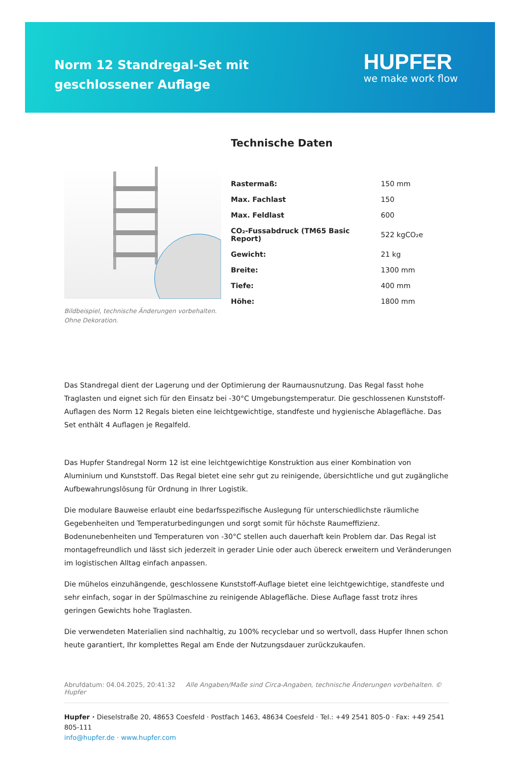Norm 12 Standregal-Set mit geschlossener Auflage
HUPFER
we make work flow
Bildbeispiel, technische Änderungen vorbehalten.
Ohne Dekoration.
Technische Daten
| Rastermaß: | 150 mm |
| Max. Fachlast | 150 |
| Max. Feldlast | 600 |
| CO₂-Fussabdruck (TM65 Basic Report) | 522 kgCO₂e |
| Gewicht: | 21 kg |
| Breite: | 1300 mm |
| Tiefe: | 400 mm |
| Höhe: | 1800 mm |
Das Standregal dient der Lagerung und der Optimierung der Raumausnutzung. Das Regal fasst hohe Traglasten und eignet sich für den Einsatz bei -30°C Umgebungstemperatur. Die geschlossenen Kunststoff-Auflagen des Norm 12 Regals bieten eine leichtgewichtige, standfeste und hygienische Ablagefläche. Das Set enthält 4 Auflagen je Regalfeld.
Das Hupfer Standregal Norm 12 ist eine leichtgewichtige Konstruktion aus einer Kombination von Aluminium und Kunststoff. Das Regal bietet eine sehr gut zu reinigende, übersichtliche und gut zugängliche Aufbewahrungslösung für Ordnung in Ihrer Logistik.
Die modulare Bauweise erlaubt eine bedarfsspezifische Auslegung für unterschiedlichste räumliche Gegebenheiten und Temperaturbedingungen und sorgt somit für höchste Raumeffizienz. Bodenunebenheiten und Temperaturen von -30°C stellen auch dauerhaft kein Problem dar. Das Regal ist montagefreundlich und lässt sich jederzeit in gerader Linie oder auch übereck erweitern und Veränderungen im logistischen Alltag einfach anpassen.
Die mühelos einzuhängende, geschlossene Kunststoff-Auflage bietet eine leichtgewichtige, standfeste und sehr einfach, sogar in der Spülmaschine zu reinigende Ablagefläche. Diese Auflage fasst trotz ihres geringen Gewichts hohe Traglasten.
Die verwendeten Materialien sind nachhaltig, zu 100% recyclebar und so wertvoll, dass Hupfer Ihnen schon heute garantiert, Ihr komplettes Regal am Ende der Nutzungsdauer zurückzukaufen.
Abrufdatum: 04.04.2025, 20:41:32 Alle Angaben/Maße sind Circa-Angaben, technische Änderungen vorbehalten. © Hupfer
Hupfer · Dieselstraße 20, 48653 Coesfeld · Postfach 1463, 48634 Coesfeld · Tel.: +49 2541 805-0 · Fax: +49 2541 805-111
info@hupfer.de · www.hupfer.com